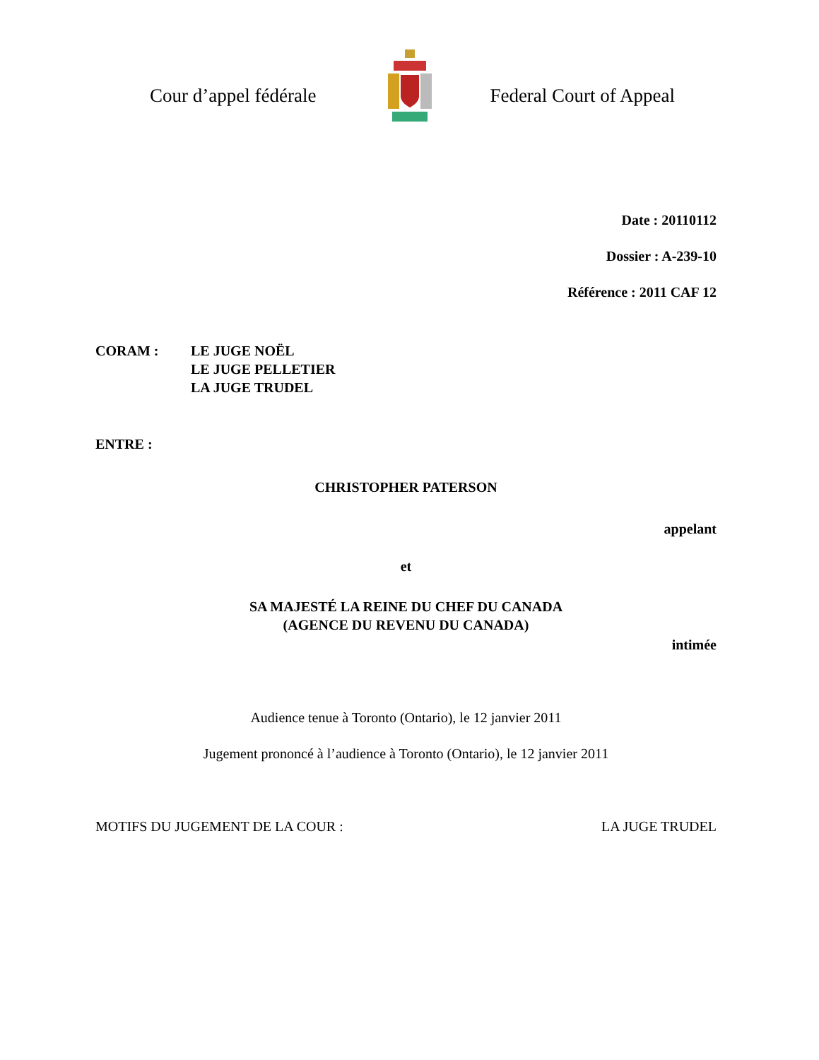Cour d’appel fédérale Federal Court of Appeal
Date : 20110112
Dossier : A-239-10
Référence : 2011 CAF 12
CORAM : LE JUGE NOËL
LE JUGE PELLETIER
LA JUGE TRUDEL
ENTRE :
CHRISTOPHER PATERSON
appelant
et
SA MAJESTÉ LA REINE DU CHEF DU CANADA
(AGENCE DU REVENU DU CANADA)
intimée
Audience tenue à Toronto (Ontario), le 12 janvier 2011
Jugement prononcé à l’audience à Toronto (Ontario), le 12 janvier 2011
MOTIFS DU JUGEMENT DE LA COUR : LA JUGE TRUDEL